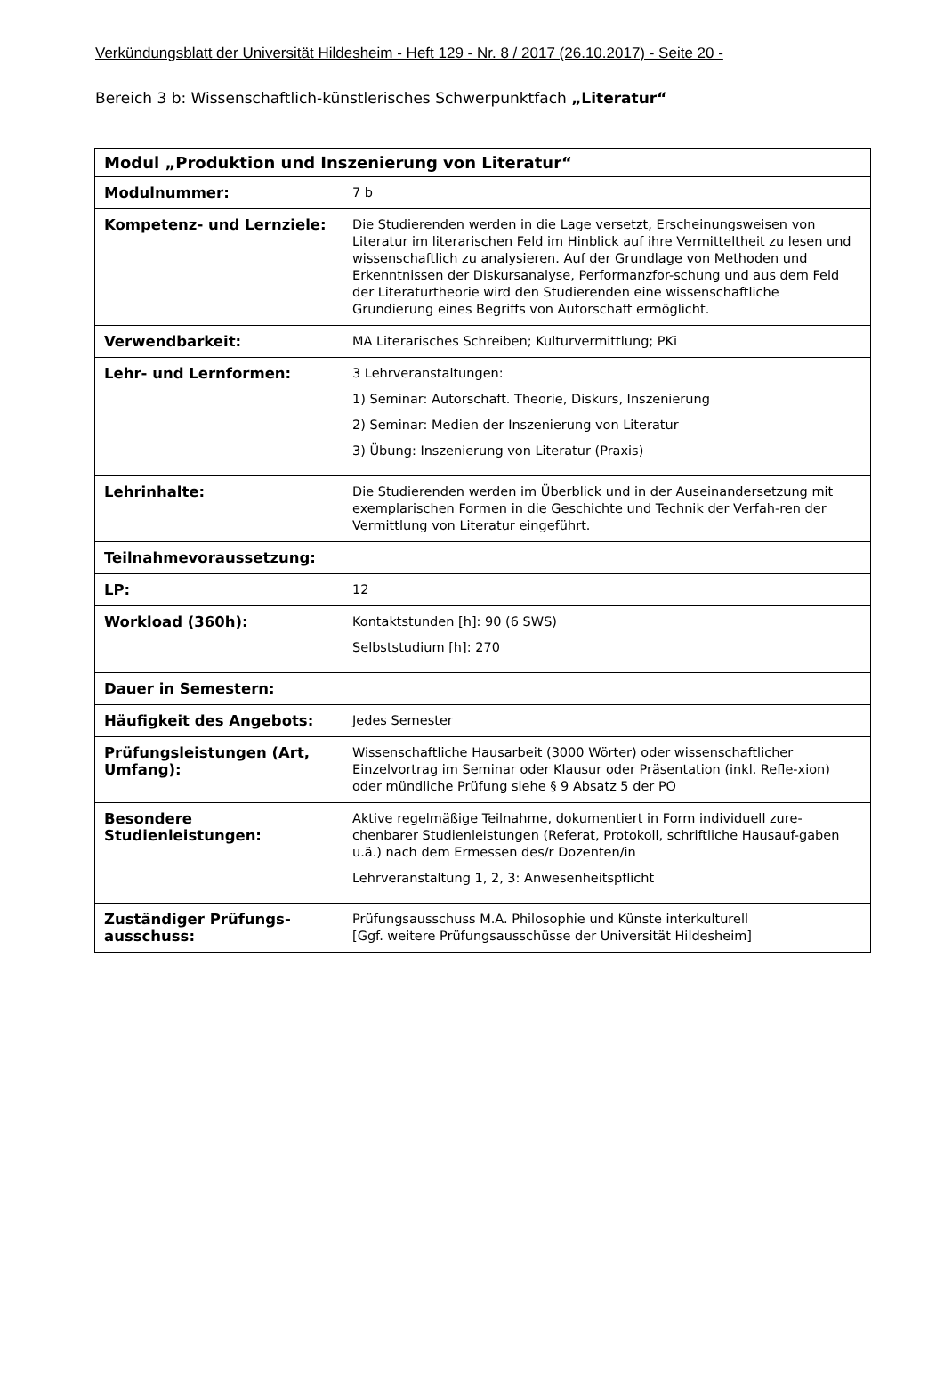Verkündungsblatt der Universität Hildesheim - Heft 129 - Nr. 8 / 2017 (26.10.2017) - Seite 20 -
Bereich 3 b: Wissenschaftlich-künstlerisches Schwerpunktfach „Literatur“
| Modul „Produktion und Inszenierung von Literatur“ | |
| --- | --- |
| Modulnummer: | 7 b |
| Kompetenz- und Lernziele: | Die Studierenden werden in die Lage versetzt, Erscheinungsweisen von Literatur im literarischen Feld im Hinblick auf ihre Vermitteltheit zu lesen und wissenschaftlich zu analysieren. Auf der Grundlage von Methoden und Erkenntnissen der Diskursanalyse, Performanzfor-schung und aus dem Feld der Literaturtheorie wird den Studierenden eine wissenschaftliche Grundierung eines Begriffs von Autorschaft ermöglicht. |
| Verwendbarkeit: | MA Literarisches Schreiben; Kulturvermittlung; PKi |
| Lehr- und Lernformen: | 3 Lehrveranstaltungen: 1) Seminar: Autorschaft. Theorie, Diskurs, Inszenierung 2) Seminar: Medien der Inszenierung von Literatur 3) Übung: Inszenierung von Literatur (Praxis) |
| Lehrinhalte: | Die Studierenden werden im Überblick und in der Auseinandersetzung mit exemplarischen Formen in die Geschichte und Technik der Verfah-ren der Vermittlung von Literatur eingeführt. |
| Teilnahmevoraussetzung: | |
| LP: | 12 |
| Workload (360h): | Kontaktstunden [h]: 90 (6 SWS) Selbststudium [h]: 270 |
| Dauer in Semestern: | |
| Häufigkeit des Angebots: | Jedes Semester |
| Prüfungsleistungen (Art, Umfang): | Wissenschaftliche Hausarbeit (3000 Wörter) oder wissenschaftlicher Einzelvortrag im Seminar oder Klausur oder Präsentation (inkl. Refle-xion) oder mündliche Prüfung siehe § 9 Absatz 5 der PO |
| Besondere Studienleistungen: | Aktive regelmäßige Teilnahme, dokumentiert in Form individuell zure-chenbarer Studienleistungen (Referat, Protokoll, schriftliche Hausauf-gaben u.ä.) nach dem Ermessen des/r Dozenten/in Lehrveranstaltung 1, 2, 3: Anwesenheitspflicht |
| Zuständiger Prüfungs-ausschuss: | Prüfungsausschuss M.A. Philosophie und Künste interkulturell [Ggf. weitere Prüfungsausschüsse der Universität Hildesheim] |